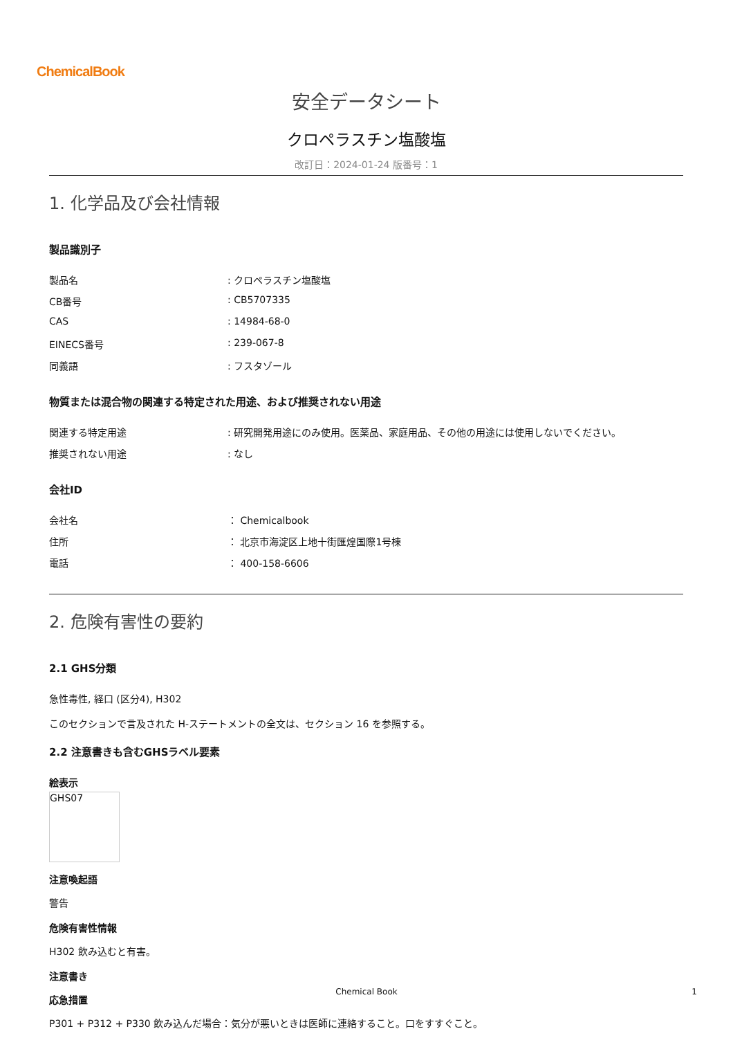ChemicalBook
安全データシート
クロペラスチン塩酸塩
改訂日：2024-01-24 版番号：1
1. 化学品及び会社情報
製品識別子
製品名: クロペラスチン塩酸塩
CB番号: CB5707335
CAS: 14984-68-0
EINECS番号: 239-067-8
同義語: フスタゾール
物質または混合物の関連する特定された用途、および推奨されない用途
関連する特定用途: 研究開発用途にのみ使用。医薬品、家庭用品、その他の用途には使用しないでください。
推奨されない用途: なし
会社ID
会社名 ： Chemicalbook
住所 ： 北京市海淀区上地十街匯煌国際1号棟
電話 ： 400-158-6606
2. 危険有害性の要約
2.1 GHS分類
急性毒性, 経口 (区分4), H302
このセクションで言及された H-ステートメントの全文は、セクション 16 を参照する。
2.2 注意書きも含むGHSラベル要素
絵表示
GHS07
注意喚起語
警告
危険有害性情報
H302 飲み込むと有害。
注意書き
応急措置
P301 + P312 + P330 飲み込んだ場合：気分が悪いときは医師に連絡すること。口をすすぐこと。
Chemical Book 1